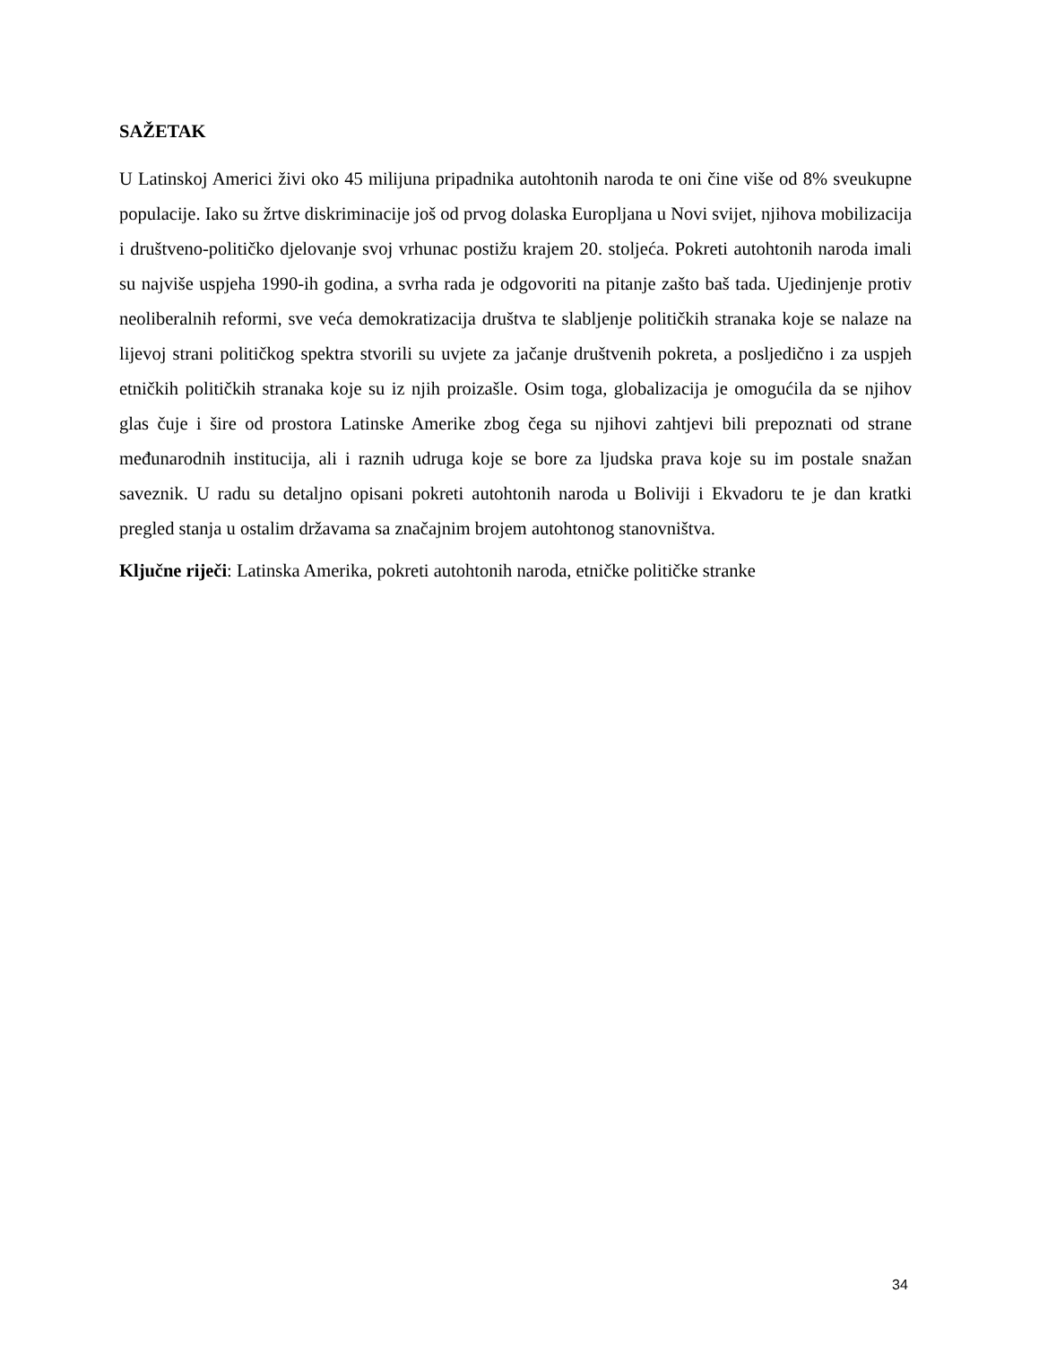SAŽETAK
U Latinskoj Americi živi oko 45 milijuna pripadnika autohtonih naroda te oni čine više od 8% sveukupne populacije. Iako su žrtve diskriminacije još od prvog dolaska Europljana u Novi svijet, njihova mobilizacija i društveno-političko djelovanje svoj vrhunac postižu krajem 20. stoljeća. Pokreti autohtonih naroda imali su najviše uspjeha 1990-ih godina, a svrha rada je odgovoriti na pitanje zašto baš tada. Ujedinjenje protiv neoliberalnih reformi, sve veća demokratizacija društva te slabljenje političkih stranaka koje se nalaze na lijevoj strani političkog spektra stvorili su uvjete za jačanje društvenih pokreta, a posljedično i za uspjeh etničkih političkih stranaka koje su iz njih proizašle. Osim toga, globalizacija je omogućila da se njihov glas čuje i šire od prostora Latinske Amerike zbog čega su njihovi zahtjevi bili prepoznati od strane međunarodnih institucija, ali i raznih udruga koje se bore za ljudska prava koje su im postale snažan saveznik. U radu su detaljno opisani pokreti autohtonih naroda u Boliviji i Ekvadoru te je dan kratki pregled stanja u ostalim državama sa značajnim brojem autohtonog stanovništva.
Ključne riječi: Latinska Amerika, pokreti autohtonih naroda, etničke političke stranke
34